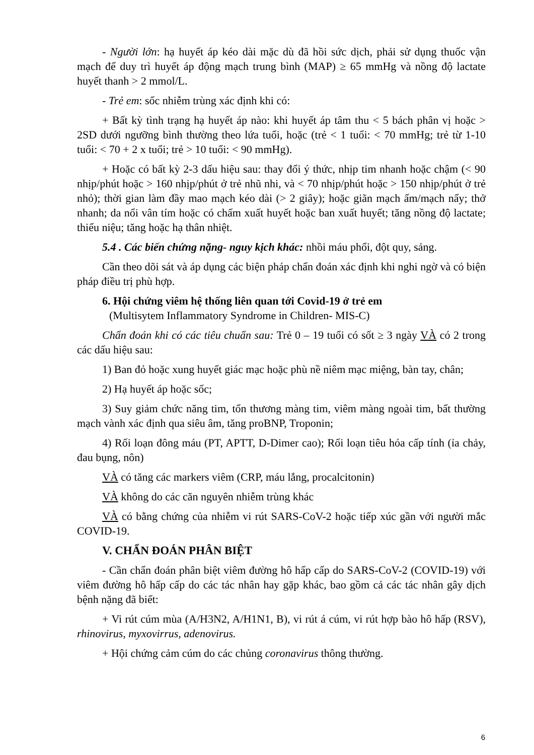- Người lớn: hạ huyết áp kéo dài mặc dù đã hồi sức dịch, phải sử dụng thuốc vận mạch để duy trì huyết áp động mạch trung bình (MAP) ≥ 65 mmHg và nồng độ lactate huyết thanh > 2 mmol/L.
- Trẻ em: sốc nhiễm trùng xác định khi có:
+ Bất kỳ tình trạng hạ huyết áp nào: khi huyết áp tâm thu < 5 bách phân vị hoặc > 2SD dưới ngưỡng bình thường theo lứa tuổi, hoặc (trẻ < 1 tuổi: < 70 mmHg; trẻ từ 1-10 tuổi: < 70 + 2 x tuổi; trẻ > 10 tuổi: < 90 mmHg).
+ Hoặc có bất kỳ 2-3 dấu hiệu sau: thay đổi ý thức, nhịp tim nhanh hoặc chậm (< 90 nhịp/phút hoặc > 160 nhịp/phút ở trẻ nhũ nhi, và < 70 nhịp/phút hoặc > 150 nhịp/phút ở trẻ nhỏ); thời gian làm đầy mao mạch kéo dài (> 2 giây); hoặc giãn mạch ấm/mạch nẩy; thở nhanh; da nổi vân tím hoặc có chấm xuất huyết hoặc ban xuất huyết; tăng nồng độ lactate; thiểu niệu; tăng hoặc hạ thân nhiệt.
5.4 . Các biến chứng nặng- nguy kịch khác: nhồi máu phổi, đột quy, sảng.
Cần theo dõi sát và áp dụng các biện pháp chẩn đoán xác định khi nghi ngờ và có biện pháp điều trị phù hợp.
6. Hội chứng viêm hệ thống liên quan tới Covid-19 ở trẻ em
(Multisytem Inflammatory Syndrome in Children- MIS-C)
Chẩn đoán khi có các tiêu chuẩn sau: Trẻ 0 – 19 tuổi có sốt ≥ 3 ngày VÀ có 2 trong các dấu hiệu sau:
1) Ban đỏ hoặc xung huyết giác mạc hoặc phù nề niêm mạc miệng, bàn tay, chân;
2) Hạ huyết áp hoặc sốc;
3) Suy giảm chức năng tim, tổn thương màng tim, viêm màng ngoài tim, bất thường mạch vành xác định qua siêu âm, tăng proBNP, Troponin;
4) Rối loạn đông máu (PT, APTT, D-Dimer cao); Rối loạn tiêu hóa cấp tính (ỉa chảy, đau bụng, nôn)
VÀ có tăng các markers viêm (CRP, máu lắng, procalcitonin)
VÀ không do các căn nguyên nhiễm trùng khác
VÀ có bằng chứng của nhiễm vi rút SARS-CoV-2 hoặc tiếp xúc gần với người mắc COVID-19.
V. CHẨN ĐOÁN PHÂN BIỆT
- Cần chẩn đoán phân biệt viêm đường hô hấp cấp do SARS-CoV-2 (COVID-19) với viêm đường hô hấp cấp do các tác nhân hay gặp khác, bao gồm cả các tác nhân gây dịch bệnh nặng đã biết:
+ Vi rút cúm mùa (A/H3N2, A/H1N1, B), vi rút á cúm, vi rút hợp bào hô hấp (RSV), rhinovirus, myxovirrus, adenovirus.
+ Hội chứng cảm cúm do các chủng coronavirus thông thường.
6